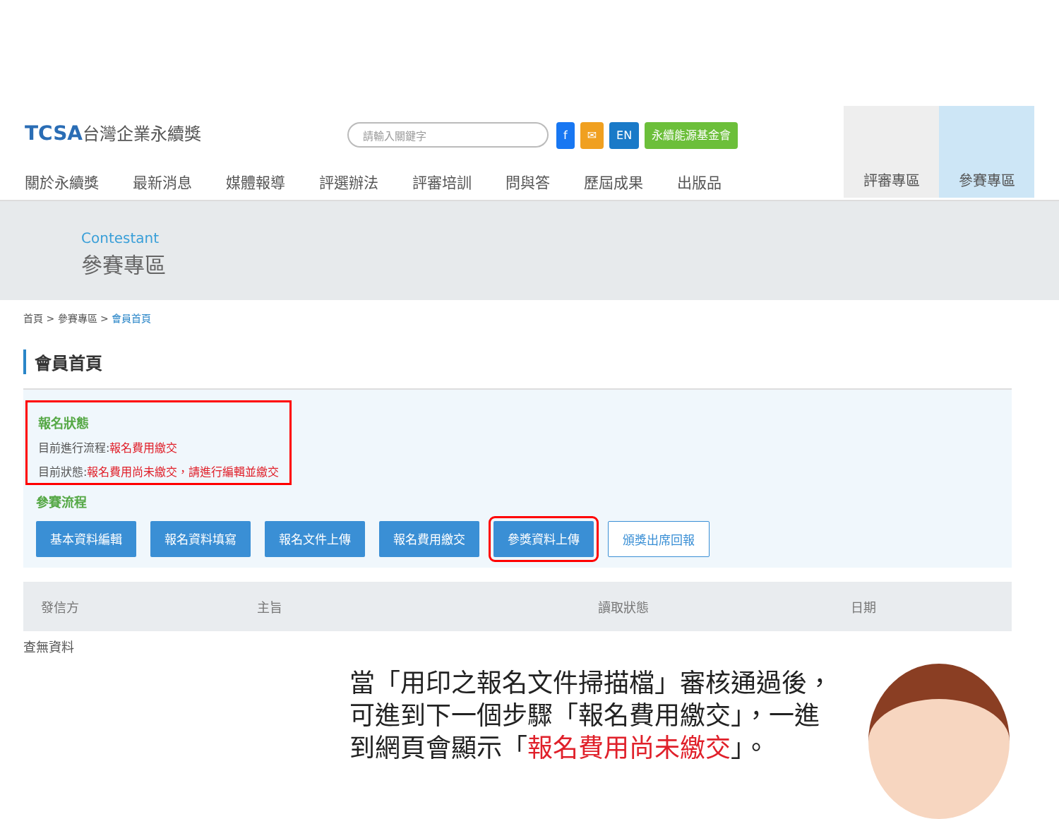TCSA台灣企業永續獎 請輸入關鍵字
f ✉ EN 永續能源基金會
關於永續獎 最新消息 媒體報導 評選辦法 評審培訓 問與答 歷屆成果 出版品
評審專區 參賽專區
Contestant
參賽專區
首頁 > 參賽專區 > 會員首頁
會員首頁
報名狀態
目前進行流程:報名費用繳交
目前狀態:報名費用尚未繳交，請進行編輯並繳交
參賽流程
基本資料編輯 報名資料填寫 報名文件上傳 報名費用繳交 參獎資料上傳 頒獎出席回報
| 發信方 | 主旨 | | 讀取狀態 | 日期 |
| --- | --- | --- | --- | --- |
查無資料
當「用印之報名文件掃描檔」審核通過後，
可進到下一個步驟「報名費用繳交」，一進
到網頁會顯示「報名費用尚未繳交」。